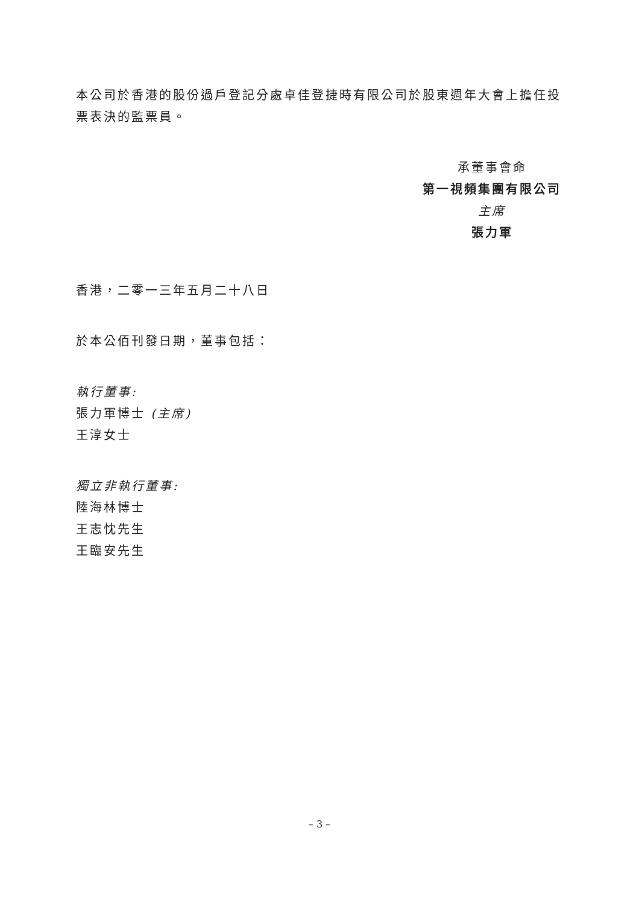本公司於香港的股份過戶登記分處卓佳登捷時有限公司於股東週年大會上擔任投票表決的監票員。
承董事會命
第一視頻集團有限公司
主席
張力軍
香港，二零一三年五月二十八日
於本公佰刊發日期，董事包括：
執行董事:
張力軍博士 (主席)
王淳女士
獨立非執行董事:
陸海林博士
王志忱先生
王臨安先生
– 3 –